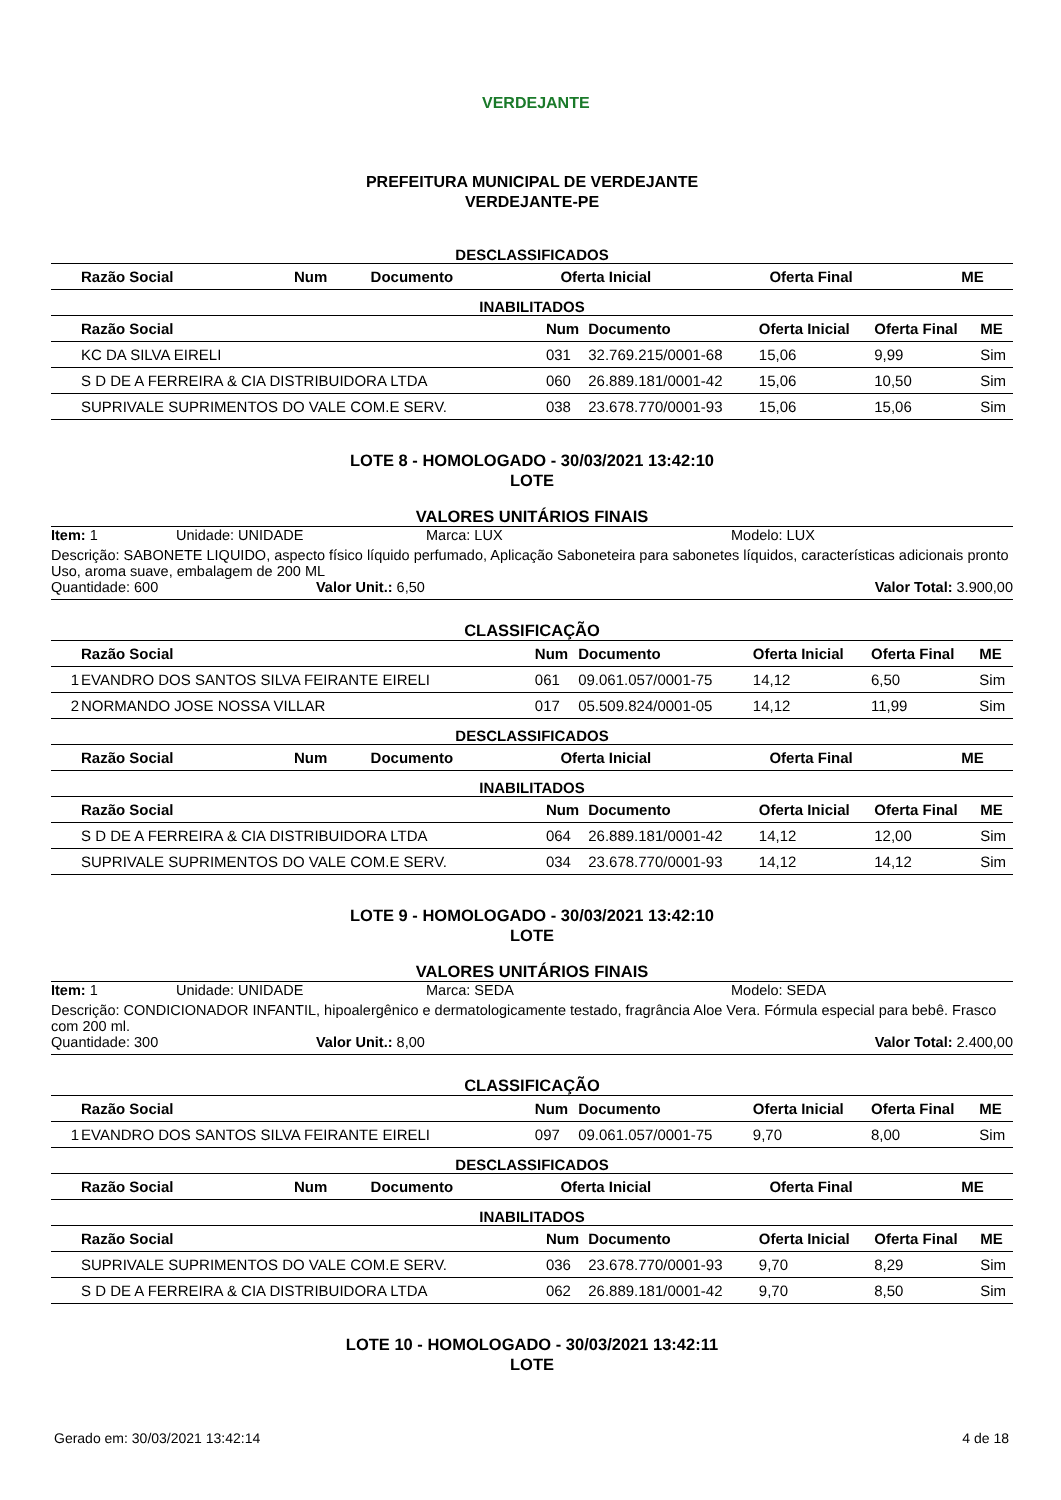VERDEJANTE
PREFEITURA MUNICIPAL DE VERDEJANTE
VERDEJANTE-PE
DESCLASSIFICADOS
| | Razão Social | Num | Documento | Oferta Inicial | Oferta Final | ME |
| --- | --- | --- | --- | --- | --- | --- |
INABILITADOS
| | Razão Social | Num | Documento | Oferta Inicial | Oferta Final | ME |
| --- | --- | --- | --- | --- | --- | --- |
| | KC DA SILVA EIRELI | 031 | 32.769.215/0001-68 | 15,06 | 9,99 | Sim |
| | S D DE A FERREIRA & CIA DISTRIBUIDORA LTDA | 060 | 26.889.181/0001-42 | 15,06 | 10,50 | Sim |
| | SUPRIVALE SUPRIMENTOS DO VALE COM.E SERV. | 038 | 23.678.770/0001-93 | 15,06 | 15,06 | Sim |
LOTE 8 - HOMOLOGADO - 30/03/2021 13:42:10
LOTE
VALORES UNITÁRIOS FINAIS
Item: 1 Unidade: UNIDADE Marca: LUX Modelo: LUX
Descrição: SABONETE LIQUIDO, aspecto físico líquido perfumado, Aplicação Saboneteira para sabonetes líquidos, características adicionais pronto Uso, aroma suave, embalagem de 200 ML
Quantidade: 600 Valor Unit.: 6,50 Valor Total: 3.900,00
CLASSIFICAÇÃO
| | Razão Social | Num | Documento | Oferta Inicial | Oferta Final | ME |
| --- | --- | --- | --- | --- | --- | --- |
| 1 | EVANDRO DOS SANTOS SILVA FEIRANTE EIRELI | 061 | 09.061.057/0001-75 | 14,12 | 6,50 | Sim |
| 2 | NORMANDO JOSE NOSSA VILLAR | 017 | 05.509.824/0001-05 | 14,12 | 11,99 | Sim |
DESCLASSIFICADOS
| | Razão Social | Num | Documento | Oferta Inicial | Oferta Final | ME |
| --- | --- | --- | --- | --- | --- | --- |
INABILITADOS
| | Razão Social | Num | Documento | Oferta Inicial | Oferta Final | ME |
| --- | --- | --- | --- | --- | --- | --- |
| | S D DE A FERREIRA & CIA DISTRIBUIDORA LTDA | 064 | 26.889.181/0001-42 | 14,12 | 12,00 | Sim |
| | SUPRIVALE SUPRIMENTOS DO VALE COM.E SERV. | 034 | 23.678.770/0001-93 | 14,12 | 14,12 | Sim |
LOTE 9 - HOMOLOGADO - 30/03/2021 13:42:10
LOTE
VALORES UNITÁRIOS FINAIS
Item: 1 Unidade: UNIDADE Marca: SEDA Modelo: SEDA
Descrição: CONDICIONADOR INFANTIL, hipoalergênico e dermatologicamente testado, fragrância Aloe Vera. Fórmula especial para bebê. Frasco com 200 ml.
Quantidade: 300 Valor Unit.: 8,00 Valor Total: 2.400,00
CLASSIFICAÇÃO
| | Razão Social | Num | Documento | Oferta Inicial | Oferta Final | ME |
| --- | --- | --- | --- | --- | --- | --- |
| 1 | EVANDRO DOS SANTOS SILVA FEIRANTE EIRELI | 097 | 09.061.057/0001-75 | 9,70 | 8,00 | Sim |
DESCLASSIFICADOS
| | Razão Social | Num | Documento | Oferta Inicial | Oferta Final | ME |
| --- | --- | --- | --- | --- | --- | --- |
INABILITADOS
| | Razão Social | Num | Documento | Oferta Inicial | Oferta Final | ME |
| --- | --- | --- | --- | --- | --- | --- |
| | SUPRIVALE SUPRIMENTOS DO VALE COM.E SERV. | 036 | 23.678.770/0001-93 | 9,70 | 8,29 | Sim |
| | S D DE A FERREIRA & CIA DISTRIBUIDORA LTDA | 062 | 26.889.181/0001-42 | 9,70 | 8,50 | Sim |
LOTE 10 - HOMOLOGADO - 30/03/2021 13:42:11
LOTE
Gerado em: 30/03/2021 13:42:14 4 de 18